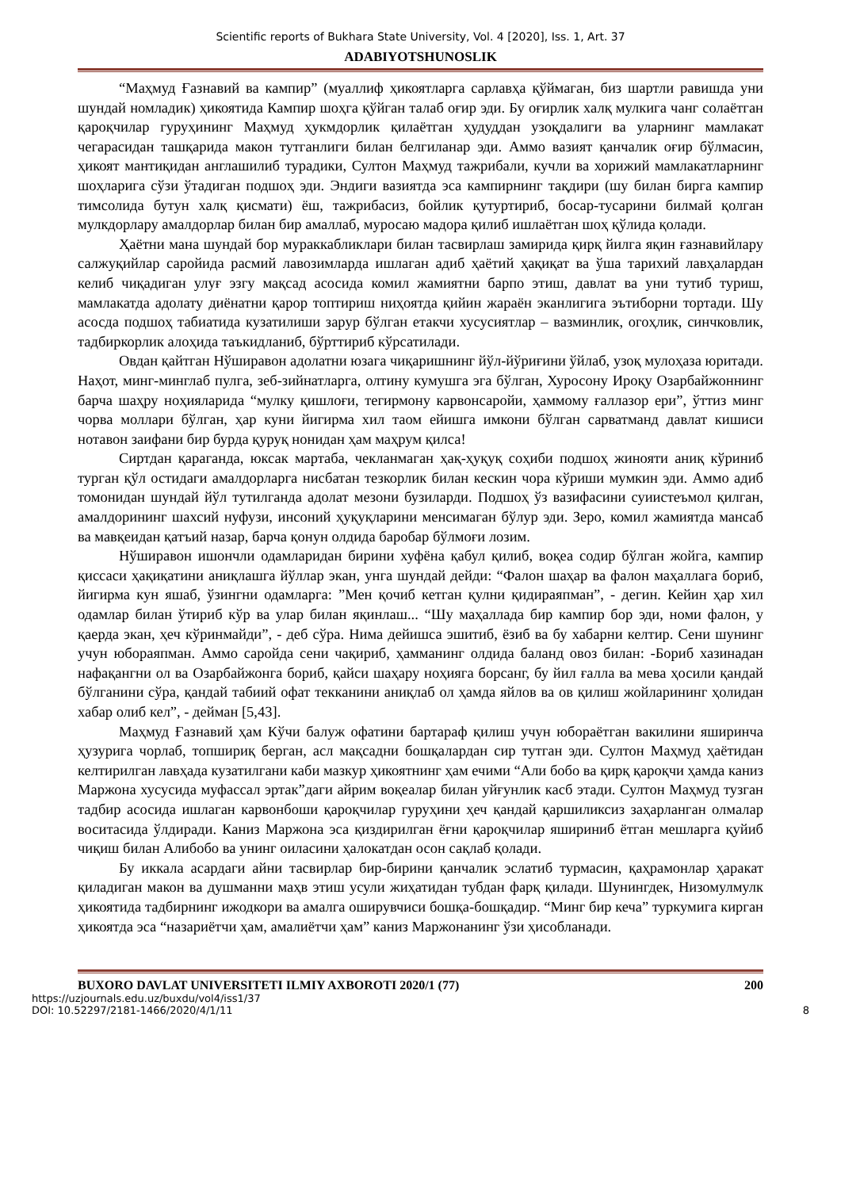Scientific reports of Bukhara State University, Vol. 4 [2020], Iss. 1, Art. 37
ADABIYOTSHUNOSLIK
“Маҳмуд Ғазнавий ва кампир” (муаллиф ҳикоятларга сарлавҳа қўймаган, биз шартли равишда уни шундай номладик) ҳикоятида Кампир шоҳга қўйган талаб оғир эди. Бу оғирлик халқ мулкига чанг солаётган қароқчилар гуруҳининг Маҳмуд ҳукмдорлик қилаётган ҳудуддан узоқдалиги ва уларнинг мамлакат чегарасидан ташқарида макон тутганлиги билан белгиланар эди. Аммо вазият қанчалик оғир бўлмасин, ҳикоят мантиқидан англашилиб турадики, Султон Маҳмуд тажрибали, кучли ва хорижий мамлакатларнинг шоҳларига сўзи ўтадиган подшоҳ эди. Эндиги вазиятда эса кампирнинг тақдири (шу билан бирга кампир тимсолида бутун халқ қисмати) ёш, тажрибасиз, бойлик қутуртириб, босар-тусарини билмай қолган мулкдорлару амалдорлар билан бир амаллаб, муросаю мадора қилиб ишлаётган шоҳ қўлида қолади.
Ҳаётни мана шундай бор мураккабликлари билан тасвирлаш замирида қирқ йилга яқин ғазнавийлару салжуқийлар саройида расмий лавозимларда ишлаган адиб ҳаётий ҳақиқат ва ўша тарихий лавҳалардан келиб чиқадиган улуғ эзгу мақсад асосида комил жамиятни барпо этиш, давлат ва уни тутиб туриш, мамлакатда адолату диёнатни қарор топтириш ниҳоятда қийин жараён эканлигига эътиборни тортади. Шу асосда подшоҳ табиатида кузатилиши зарур бўлган етакчи хусусиятлар – вазминлик, огоҳлик, синчковлик, тадбиркорлик алоҳида таъкидланиб, бўрттириб кўрсатилади.
Овдан қайтган Нўширавон адолатни юзага чиқаришнинг йўл-йўриғини ўйлаб, узоқ мулоҳаза юритади. Наҳот, минг-минглаб пулга, зеб-зийнатларга, олтину кумушга эга бўлган, Хуросону Ироқу Озарбайжоннинг барча шаҳру ноҳияларида “мулку қишлоғи, тегирмону карвонсаройи, ҳаммому ғаллазор ери”, ўттиз минг чорва моллари бўлган, ҳар куни йигирма хил таом ейишга имкони бўлган сарватманд давлат кишиси нотавон заифани бир бурда қуруқ нонидан ҳам маҳрум қилса!
Сиртдан қараганда, юксак мартаба, чекланмаган ҳақ-ҳуқуқ соҳиби подшоҳ жинояти аниқ кўриниб турган қўл остидаги амалдорларга нисбатан тезкорлик билан кескин чора кўриши мумкин эди. Аммо адиб томонидан шундай йўл тутилганда адолат мезони бузиларди. Подшоҳ ўз вазифасини суиистеъмол қилган, амалдорининг шахсий нуфузи, инсоний ҳуқуқларини менсимаган бўлур эди. Зеро, комил жамиятда мансаб ва мавқеидан қатъий назар, барча қонун олдида баробар бўлмоғи лозим.
Нўширавон ишончли одамларидан бирини хуфёна қабул қилиб, воқеа содир бўлган жойга, кампир қиссаси ҳақиқатини аниқлашга йўллар экан, унга шундай дейди: “Фалон шаҳар ва фалон маҳаллага бориб, йигирма кун яшаб, ўзингни одамларга: ”Мен қочиб кетган қулни қидираяпман”, - дегин. Кейин ҳар хил одамлар билан ўтириб кўр ва улар билан яқинлаш... “Шу маҳаллада бир кампир бор эди, номи фалон, у қаерда экан, ҳеч кўринмайди”, - деб сўра. Нима дейишса эшитиб, ёзиб ва бу хабарни келтир. Сени шунинг учун юбораяпман. Аммо саройда сени чақириб, ҳамманинг олдида баланд овоз билан: -Бориб хазинадан нафақангни ол ва Озарбайжонга бориб, қайси шаҳару ноҳияга борсанг, бу йил ғалла ва мева ҳосили қандай бўлганини сўра, қандай табиий офат текканини аниқлаб ол ҳамда яйлов ва ов қилиш жойларининг ҳолидан хабар олиб кел”, - дейман [5,43].
Маҳмуд Ғазнавий ҳам Кўчи балуж офатини бартараф қилиш учун юбораётган вакилини яширинча ҳузурига чорлаб, топшириқ берган, асл мақсадни бошқалардан сир тутган эди. Султон Маҳмуд ҳаётидан келтирилган лавҳада кузатилгани каби мазкур ҳикоятнинг ҳам ечими “Али бобо ва қирқ қароқчи ҳамда каниз Маржона хусусида муфассал эртак”даги айрим воқеалар билан уйғунлик касб этади. Султон Маҳмуд тузган тадбир асосида ишлаган карвонбоши қароқчилар гуруҳини ҳеч қандай қаршиликсиз заҳарланган олмалар воситасида ўлдиради. Каниз Маржона эса қиздирилган ёғни қароқчилар яшириниб ётган мешларга қуйиб чиқиш билан Алибобо ва унинг оиласини ҳалокатдан осон сақлаб қолади.
Бу иккала асардаги айни тасвирлар бир-бирини қанчалик эслатиб турмасин, қаҳрамонлар ҳаракат қиладиган макон ва душманни маҳв этиш усули жиҳатидан тубдан фарқ қилади. Шунингдек, Низомулмулк ҳикоятида тадбирнинг ижодкори ва амалга оширувчиси бошқа-бошқадир. “Минг бир кеча” туркумига кирган ҳикоятда эса “назариётчи ҳам, амалиётчи ҳам” каниз Маржонанинг ўзи ҳисобланади.
BUXORO DAVLAT UNIVERSITETI ILMIY AXBOROTI 2020/1 (77) 200
https://uzjournals.edu.uz/buxdu/vol4/iss1/37
DOI: 10.52297/2181-1466/2020/4/1/11
8